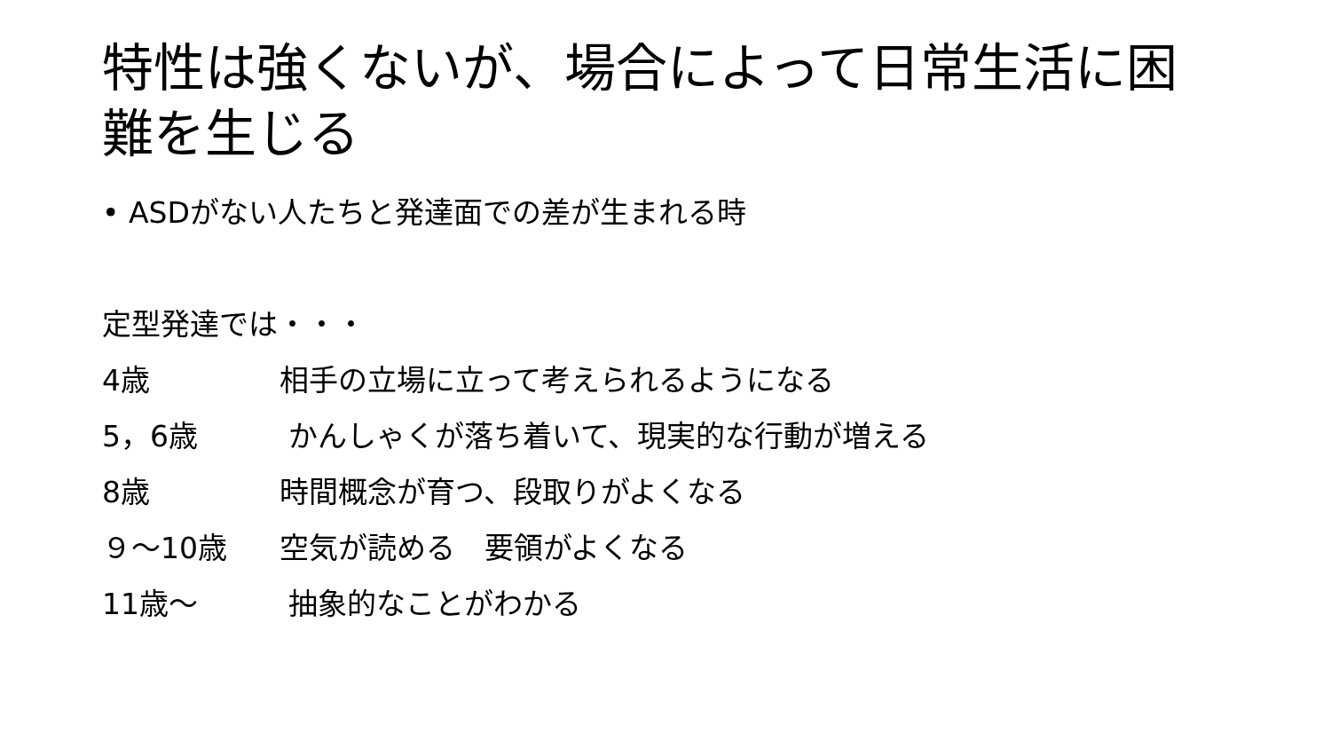特性は強くないが、場合によって日常生活に困難を生じる
• ASDがない人たちと発達面での差が生まれる時
定型発達では・・・
4歳 相手の立場に立って考えられるようになる
5，6歳 かんしゃくが落ち着いて、現実的な行動が増える
8歳 時間概念が育つ、段取りがよくなる
９～10歳 空気が読める　要領がよくなる
11歳～ 抽象的なことがわかる